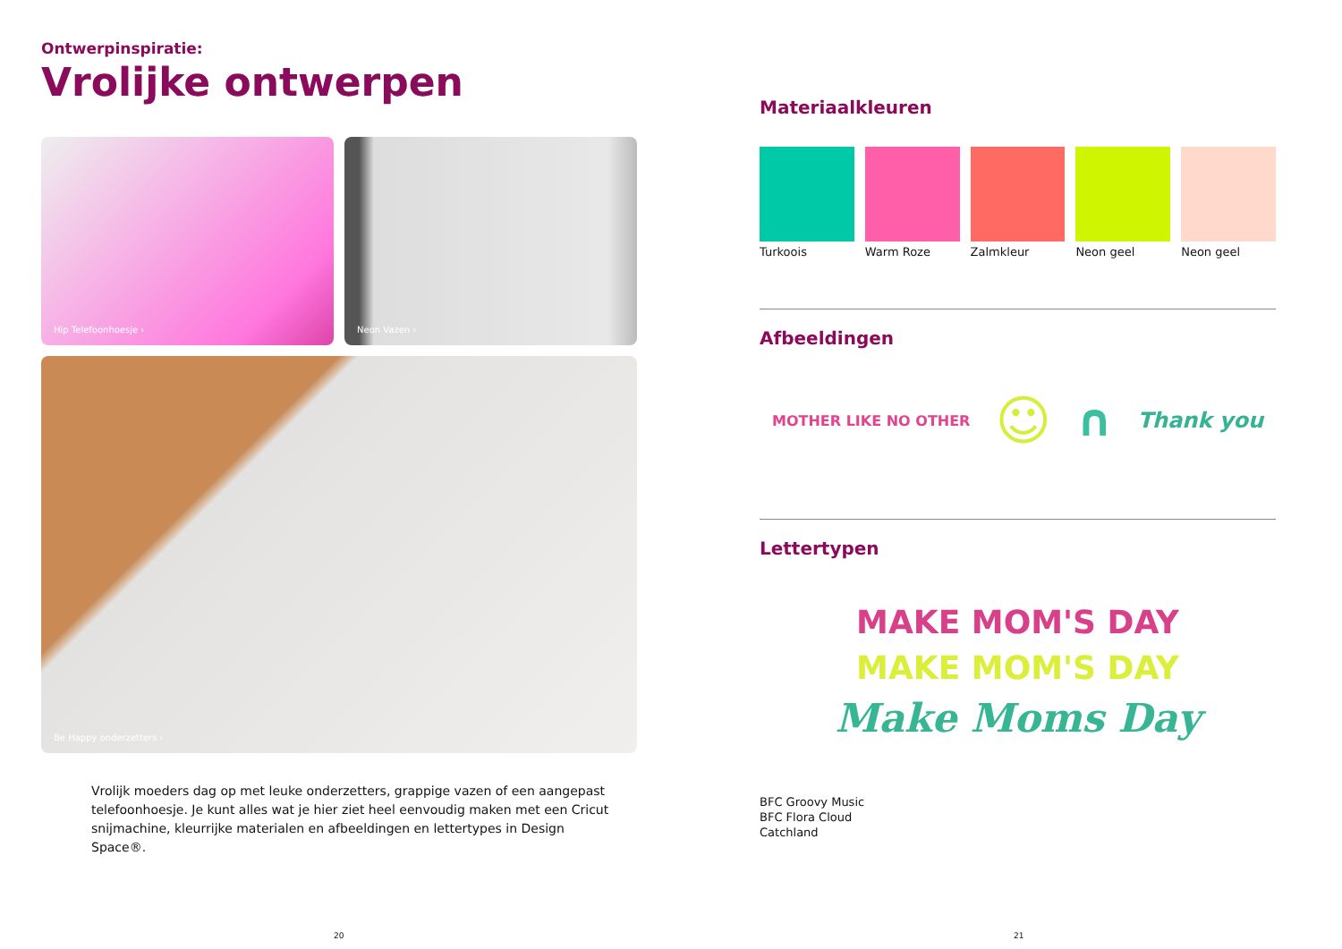Ontwerpinspiratie:
Vrolijke ontwerpen
Hip Telefoonhoesje ›
Neon Vazen ›
Be Happy onderzetters ›
Vrolijk moeders dag op met leuke onderzetters, grappige vazen of een aangepast telefoonhoesje. Je kunt alles wat je hier ziet heel eenvoudig maken met een Cricut snijmachine, kleurrijke materialen en afbeeldingen en lettertypes in Design Space®.
20
Materiaalkleuren
Turkoois Warm Roze Zalmkleur Neon geel Neon geel
Afbeeldingen
MOTHER LIKE NO OTHER ☺ ∩ Thank you
Lettertypen
MAKE MOM'S DAY
MAKE MOM'S DAY
Make Moms Day
BFC Groovy Music
BFC Flora Cloud
Catchland
21